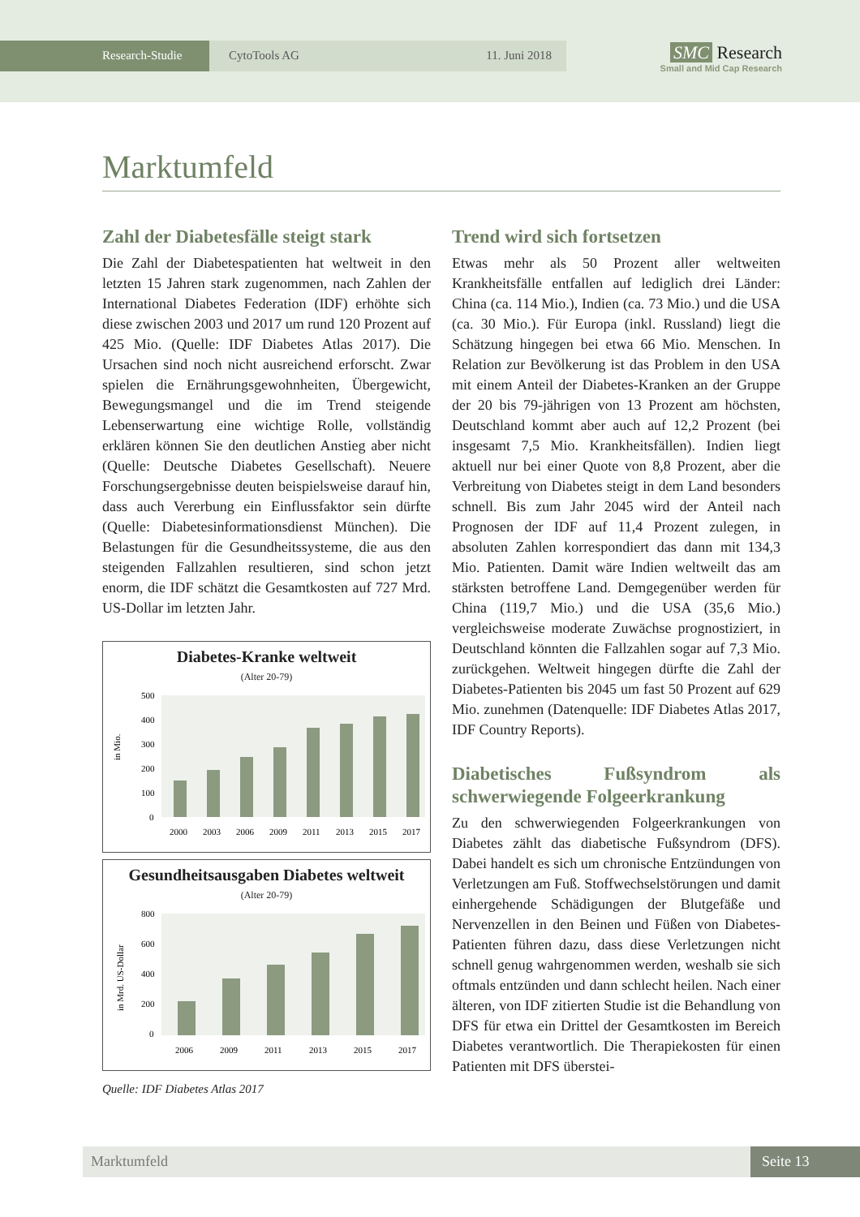Research-Studie CytoTools AG 11. Juni 2018
SMC Research
Small and Mid Cap Research
Marktumfeld
Zahl der Diabetesfälle steigt stark
Die Zahl der Diabetespatienten hat weltweit in den letzten 15 Jahren stark zugenommen, nach Zahlen der International Diabetes Federation (IDF) erhöhte sich diese zwischen 2003 und 2017 um rund 120 Prozent auf 425 Mio. (Quelle: IDF Diabetes Atlas 2017). Die Ursachen sind noch nicht ausreichend erforscht. Zwar spielen die Ernährungsgewohnheiten, Übergewicht, Bewegungsmangel und die im Trend steigende Lebenserwartung eine wichtige Rolle, vollständig erklären können Sie den deutlichen Anstieg aber nicht (Quelle: Deutsche Diabetes Gesellschaft). Neuere Forschungsergebnisse deuten beispielsweise darauf hin, dass auch Vererbung ein Einflussfaktor sein dürfte (Quelle: Diabetesinformationsdienst München). Die Belastungen für die Gesundheitssysteme, die aus den steigenden Fallzahlen resultieren, sind schon jetzt enorm, die IDF schätzt die Gesamtkosten auf 727 Mrd. US-Dollar im letzten Jahr.
Diabetes-Kranke weltweit
(Alter 20-79)
in Mio.
500
400
300
200
100
0
2000
2003
2006
2009
2011
2013
2015
2017
Gesundheitsausgaben Diabetes weltweit
(Alter 20-79)
in Mrd. US-Dollar
800
600
400
200
0
2006
2009
2011
2013
2015
2017
Quelle: IDF Diabetes Atlas 2017
Trend wird sich fortsetzen
Etwas mehr als 50 Prozent aller weltweiten Krankheitsfälle entfallen auf lediglich drei Länder: China (ca. 114 Mio.), Indien (ca. 73 Mio.) und die USA (ca. 30 Mio.). Für Europa (inkl. Russland) liegt die Schätzung hingegen bei etwa 66 Mio. Menschen. In Relation zur Bevölkerung ist das Problem in den USA mit einem Anteil der Diabetes-Kranken an der Gruppe der 20 bis 79-jährigen von 13 Prozent am höchsten, Deutschland kommt aber auch auf 12,2 Prozent (bei insgesamt 7,5 Mio. Krankheitsfällen). Indien liegt aktuell nur bei einer Quote von 8,8 Prozent, aber die Verbreitung von Diabetes steigt in dem Land besonders schnell. Bis zum Jahr 2045 wird der Anteil nach Prognosen der IDF auf 11,4 Prozent zulegen, in absoluten Zahlen korrespondiert das dann mit 134,3 Mio. Patienten. Damit wäre Indien weltweilt das am stärksten betroffene Land. Demgegenüber werden für China (119,7 Mio.) und die USA (35,6 Mio.) vergleichsweise moderate Zuwächse prognostiziert, in Deutschland könnten die Fallzahlen sogar auf 7,3 Mio. zurückgehen. Weltweit hingegen dürfte die Zahl der Diabetes-Patienten bis 2045 um fast 50 Prozent auf 629 Mio. zunehmen (Datenquelle: IDF Diabetes Atlas 2017, IDF Country Reports).
Diabetisches Fußsyndrom als schwerwiegende Folgeerkrankung
Zu den schwerwiegenden Folgeerkrankungen von Diabetes zählt das diabetische Fußsyndrom (DFS). Dabei handelt es sich um chronische Entzündungen von Verletzungen am Fuß. Stoffwechselstörungen und damit einhergehende Schädigungen der Blutgefäße und Nervenzellen in den Beinen und Füßen von Diabetes-Patienten führen dazu, dass diese Verletzungen nicht schnell genug wahrgenommen werden, weshalb sie sich oftmals entzünden und dann schlecht heilen. Nach einer älteren, von IDF zitierten Studie ist die Behandlung von DFS für etwa ein Drittel der Gesamtkosten im Bereich Diabetes verantwortlich. Die Therapiekosten für einen Patienten mit DFS überstei-
Marktumfeld Seite 13